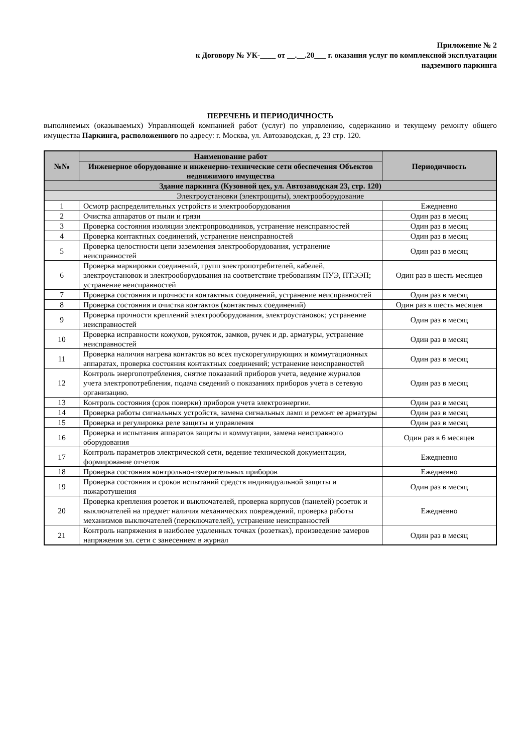Приложение № 2
к Договору № УК-____ от __.__.20___ г. оказания услуг по комплексной эксплуатации
надземного паркинга
ПЕРЕЧЕНЬ И ПЕРИОДИЧНОСТЬ
выполняемых (оказываемых) Управляющей компанией работ (услуг) по управлению, содержанию и текущему ремонту общего имущества Паркинга, расположенного по адресу: г. Москва, ул. Автозаводская, д. 23 стр. 120.
| №№ | Наименование работ | Периодичность |
| --- | --- | --- |
| | Инженерное оборудование и инженерно-технические сети обеспечения Объектов недвижимого имущества | |
| Здание паркинга (Кузовной цех, ул. Автозаводская 23, стр. 120) | | |
| Электроустановки (электрощиты), электрооборудование | | |
| 1 | Осмотр распределительных устройств и электрооборудования | Ежедневно |
| 2 | Очистка аппаратов от пыли и грязи | Один раз в месяц |
| 3 | Проверка состояния изоляции электропроводников, устранение неисправностей | Один раз в месяц |
| 4 | Проверка контактных соединений, устранение неисправностей | Один раз в месяц |
| 5 | Проверка целостности цепи заземления электрооборудования, устранение неисправностей | Один раз в месяц |
| 6 | Проверка маркировки соединений, групп электропотребителей, кабелей, электроустановок и электрооборудования на соответствие требованиям ПУЭ, ПТЭЭП; устранение неисправностей | Один раз в шесть месяцев |
| 7 | Проверка состояния и прочности контактных соединений, устранение неисправностей | Один раз в месяц |
| 8 | Проверка состояния и очистка контактов (контактных соединений) | Один раз в шесть месяцев |
| 9 | Проверка прочности креплений электрооборудования, электроустановок; устранение неисправностей | Один раз в месяц |
| 10 | Проверка исправности кожухов, рукояток, замков, ручек и др. арматуры, устранение неисправностей | Один раз в месяц |
| 11 | Проверка наличия нагрева контактов во всех пускорегулирующих и коммутационных аппаратах, проверка состояния контактных соединений; устранение неисправностей | Один раз в месяц |
| 12 | Контроль энергопотребления, снятие показаний приборов учета, ведение журналов учета электропотребления, подача сведений о показаниях приборов учета в сетевую организацию. | Один раз в месяц |
| 13 | Контроль состояния (срок поверки) приборов учета электроэнергии. | Один раз в месяц |
| 14 | Проверка работы сигнальных устройств, замена сигнальных ламп и ремонт ее арматуры | Один раз в месяц |
| 15 | Проверка и регулировка реле защиты и управления | Один раз в месяц |
| 16 | Проверка и испытания аппаратов защиты и коммутации, замена неисправного оборудования | Один раз в 6 месяцев |
| 17 | Контроль параметров электрической сети, ведение технической документации, формирование отчетов | Ежедневно |
| 18 | Проверка состояния контрольно-измерительных приборов | Ежедневно |
| 19 | Проверка состояния и сроков испытаний средств индивидуальной защиты и пожаротушения | Один раз в месяц |
| 20 | Проверка крепления розеток и выключателей, проверка корпусов (панелей) розеток и выключателей на предмет наличия механических повреждений, проверка работы механизмов выключателей (переключателей), устранение неисправностей | Ежедневно |
| 21 | Контроль напряжения в наиболее удаленных точках (розетках), произведение замеров напряжения эл. сети с занесением в журнал | Один раз в месяц |